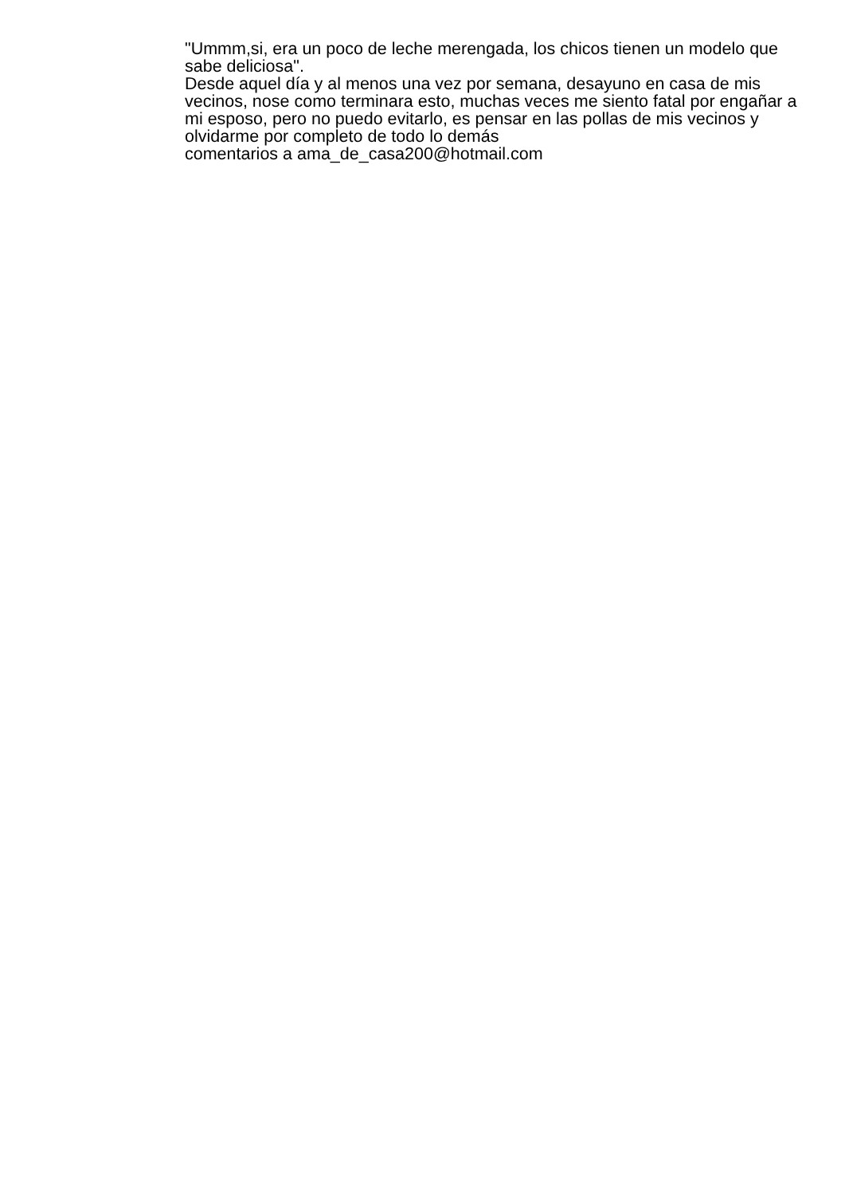"Ummm,si, era un poco de leche merengada, los chicos tienen un modelo que sabe deliciosa".
Desde aquel día y al menos una vez por semana, desayuno en casa de mis vecinos, nose como terminara esto, muchas veces me siento fatal por engañar a mi esposo, pero no puedo evitarlo, es pensar en las pollas de mis vecinos y olvidarme por completo de todo lo demás
comentarios a ama_de_casa200@hotmail.com